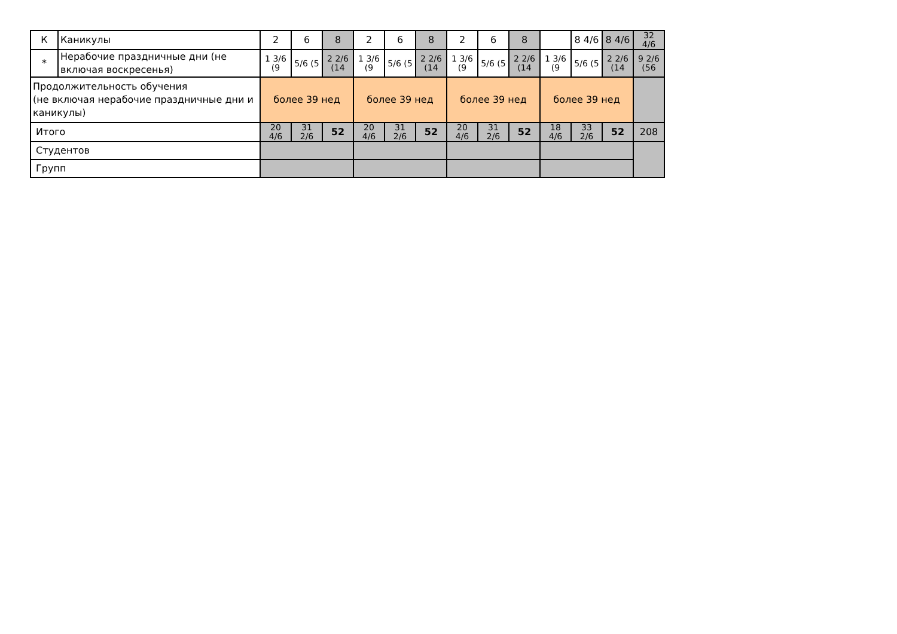| К | Каникулы | 2 | 6 | 8 | 2 | 6 | 8 | 2 | 6 | 8 | | 8 4/6 | 8 4/6 | 32 4/6 |
| * | Нерабочие праздничные дни (не включая воскресенья) | 1 3/6 (9 | 5/6 (5 | 2 2/6 (14 | 1 3/6 (9 | 5/6 (5 | 2 2/6 (14 | 1 3/6 (9 | 5/6 (5 | 2 2/6 (14 | 1 3/6 (9 | 5/6 (5 | 2 2/6 (14 | 9 2/6 (56 |
| Продолжительность обучения (не включая нерабочие праздничные дни и каникулы) | | более 39 нед | | | более 39 нед | | | более 39 нед | | | более 39 нед | | | |
| Итого | | 20 4/6 | 31 2/6 | 52 | 20 4/6 | 31 2/6 | 52 | 20 4/6 | 31 2/6 | 52 | 18 4/6 | 33 2/6 | 52 | 208 |
| Студентов | | | | | | | | | | | | | | |
| Групп | | | | | | | | | | | | | | |